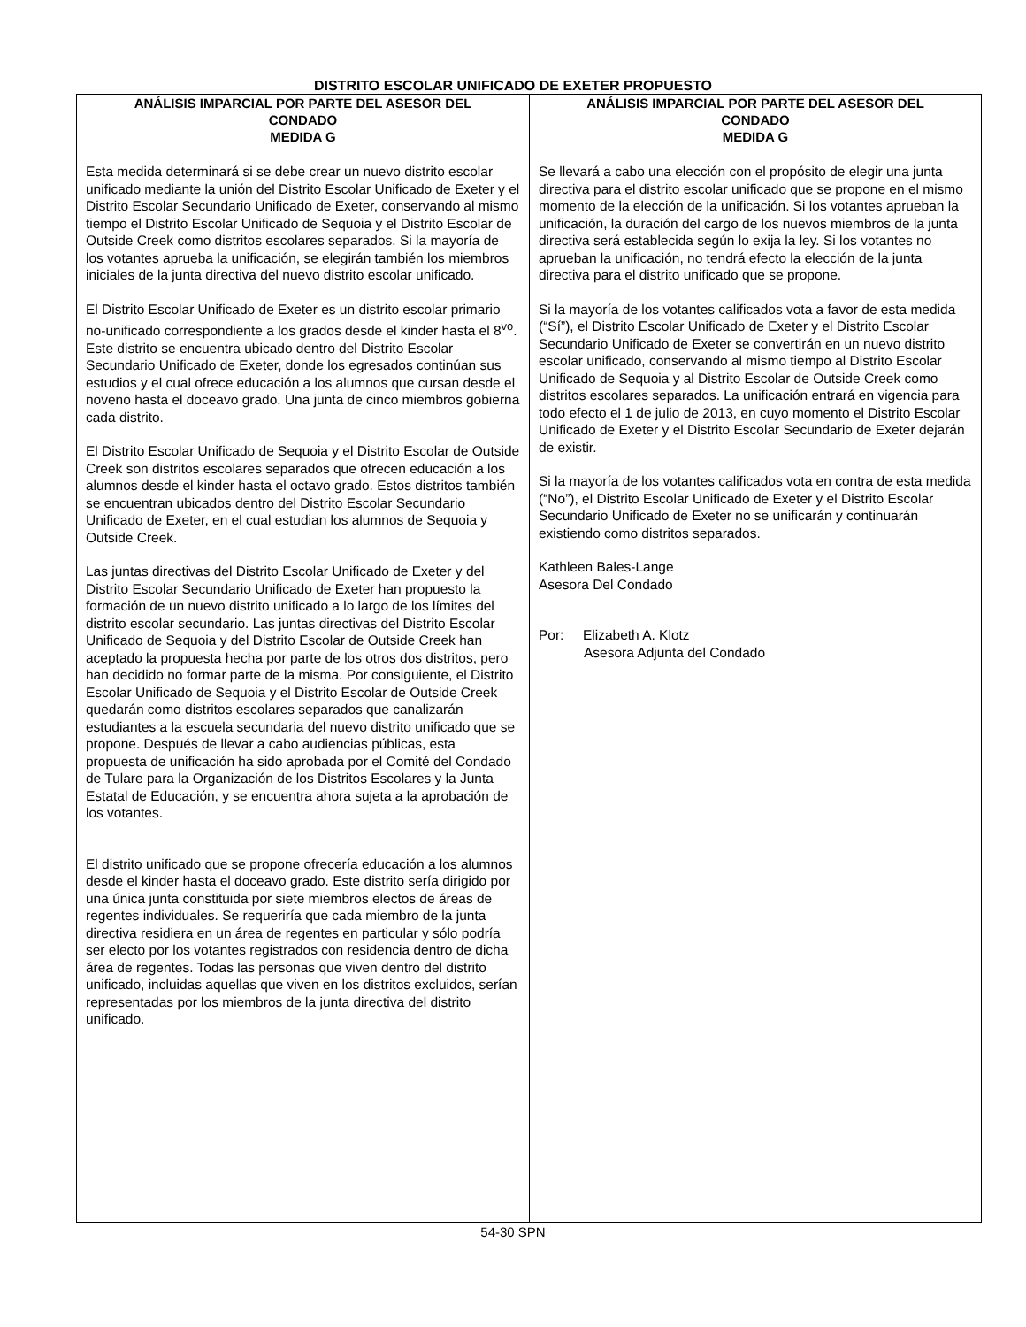DISTRITO ESCOLAR UNIFICADO DE EXETER PROPUESTO
ANÁLISIS IMPARCIAL POR PARTE DEL ASESOR DEL
CONDADO
MEDIDA G
Esta medida determinará si se debe crear un nuevo distrito escolar unificado mediante la unión del Distrito Escolar Unificado de Exeter y el Distrito Escolar Secundario Unificado de Exeter, conservando al mismo tiempo el Distrito Escolar Unificado de Sequoia y el Distrito Escolar de Outside Creek como distritos escolares separados. Si la mayoría de los votantes aprueba la unificación, se elegirán también los miembros iniciales de la junta directiva del nuevo distrito escolar unificado.
El Distrito Escolar Unificado de Exeter es un distrito escolar primario no-unificado correspondiente a los grados desde el kinder hasta el 8<sup>vo</sup>. Este distrito se encuentra ubicado dentro del Distrito Escolar Secundario Unificado de Exeter, donde los egresados continúan sus estudios y el cual ofrece educación a los alumnos que cursan desde el noveno hasta el doceavo grado. Una junta de cinco miembros gobierna cada distrito.
El Distrito Escolar Unificado de Sequoia y el Distrito Escolar de Outside Creek son distritos escolares separados que ofrecen educación a los alumnos desde el kinder hasta el octavo grado. Estos distritos también se encuentran ubicados dentro del Distrito Escolar Secundario Unificado de Exeter, en el cual estudian los alumnos de Sequoia y Outside Creek.
Las juntas directivas del Distrito Escolar Unificado de Exeter y del Distrito Escolar Secundario Unificado de Exeter han propuesto la formación de un nuevo distrito unificado a lo largo de los límites del distrito escolar secundario. Las juntas directivas del Distrito Escolar Unificado de Sequoia y del Distrito Escolar de Outside Creek han aceptado la propuesta hecha por parte de los otros dos distritos, pero han decidido no formar parte de la misma. Por consiguiente, el Distrito Escolar Unificado de Sequoia y el Distrito Escolar de Outside Creek quedarán como distritos escolares separados que canalizarán estudiantes a la escuela secundaria del nuevo distrito unificado que se propone. Después de llevar a cabo audiencias públicas, esta propuesta de unificación ha sido aprobada por el Comité del Condado de Tulare para la Organización de los Distritos Escolares y la Junta Estatal de Educación, y se encuentra ahora sujeta a la aprobación de los votantes.
El distrito unificado que se propone ofrecería educación a los alumnos desde el kinder hasta el doceavo grado. Este distrito sería dirigido por una única junta constituida por siete miembros electos de áreas de regentes individuales. Se requeriría que cada miembro de la junta directiva residiera en un área de regentes en particular y sólo podría ser electo por los votantes registrados con residencia dentro de dicha área de regentes. Todas las personas que viven dentro del distrito unificado, incluidas aquellas que viven en los distritos excluidos, serían representadas por los miembros de la junta directiva del distrito unificado.
ANÁLISIS IMPARCIAL POR PARTE DEL ASESOR DEL
CONDADO
MEDIDA G
Se llevará a cabo una elección con el propósito de elegir una junta directiva para el distrito escolar unificado que se propone en el mismo momento de la elección de la unificación. Si los votantes aprueban la unificación, la duración del cargo de los nuevos miembros de la junta directiva será establecida según lo exija la ley. Si los votantes no aprueban la unificación, no tendrá efecto la elección de la junta directiva para el distrito unificado que se propone.
Si la mayoría de los votantes calificados vota a favor de esta medida (“Sí”), el Distrito Escolar Unificado de Exeter y el Distrito Escolar Secundario Unificado de Exeter se convertirán en un nuevo distrito escolar unificado, conservando al mismo tiempo al Distrito Escolar Unificado de Sequoia y al Distrito Escolar de Outside Creek como distritos escolares separados. La unificación entrará en vigencia para todo efecto el 1 de julio de 2013, en cuyo momento el Distrito Escolar Unificado de Exeter y el Distrito Escolar Secundario de Exeter dejarán de existir.
Si la mayoría de los votantes calificados vota en contra de esta medida (“No”), el Distrito Escolar Unificado de Exeter y el Distrito Escolar Secundario Unificado de Exeter no se unificarán y continuarán existiendo como distritos separados.
Kathleen Bales-Lange
Asesora Del Condado
Por: Elizabeth A. Klotz
Asesora Adjunta del Condado
54-30 SPN